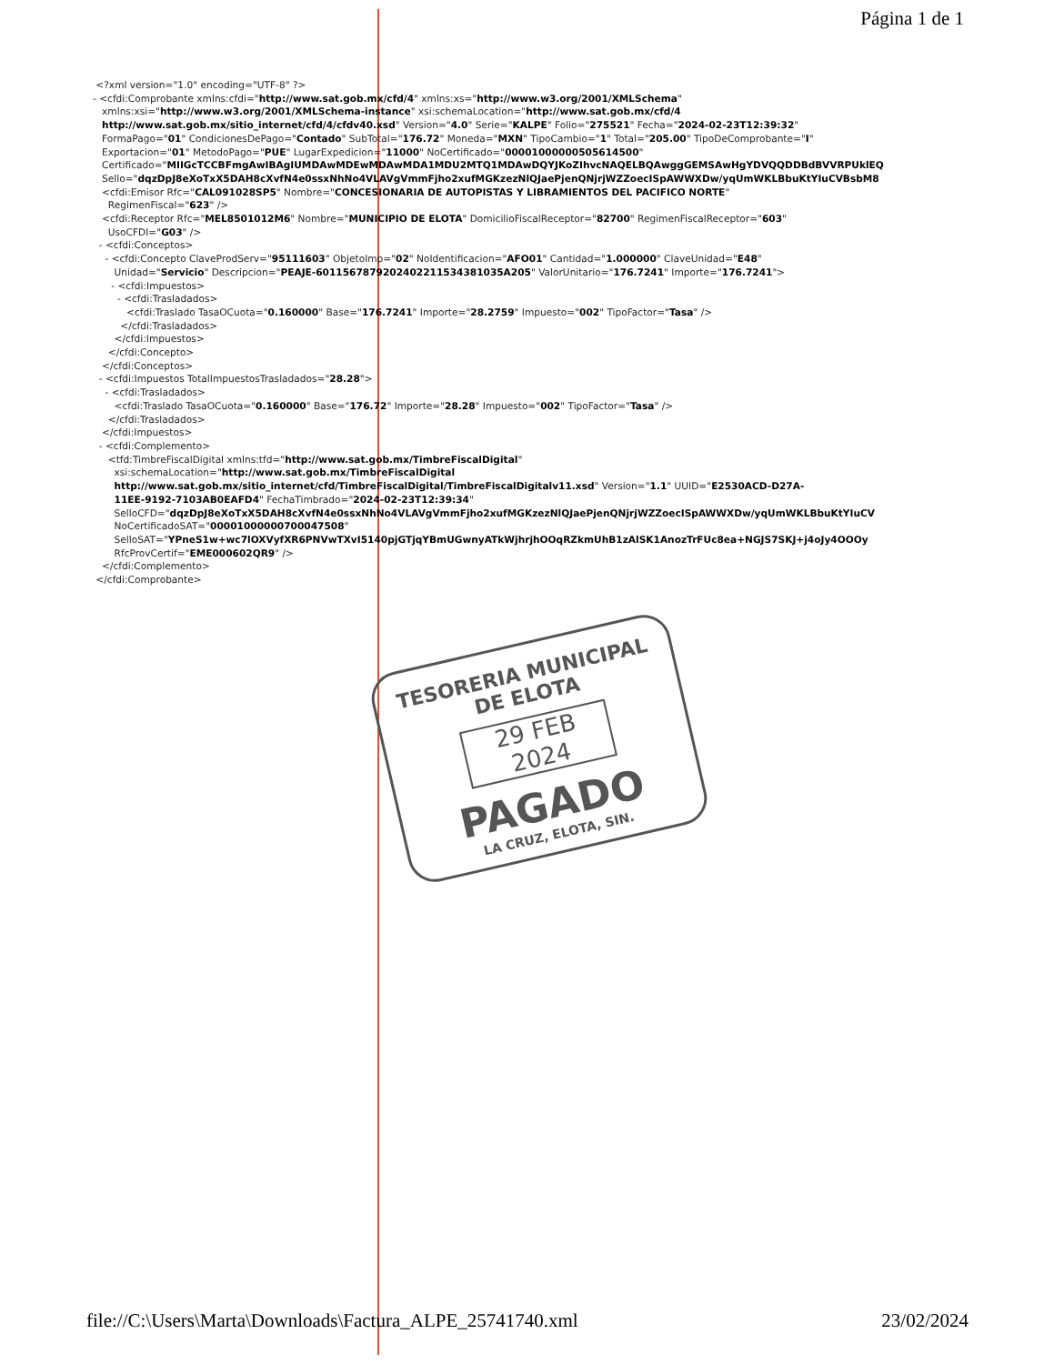Página 1 de 1
<?xml version="1.0" encoding="UTF-8" ?>
- <cfdi:Comprobante xmlns:cfdi="http://www.sat.gob.mx/cfd/4" xmlns:xs="http://www.w3.org/2001/XMLSchema"
xmlns:xsi="http://www.w3.org/2001/XMLSchema-instance" xsi:schemaLocation="http://www.sat.gob.mx/cfd/4
http://www.sat.gob.mx/sitio_internet/cfd/4/cfdv40.xsd" Version="4.0" Serie="KALPE" Folio="275521" Fecha="2024-02-23T12:39:32"
FormaPago="01" CondicionesDePago="Contado" SubTotal="176.72" Moneda="MXN" TipoCambio="1" Total="205.00" TipoDeComprobante="I"
Exportacion="01" MetodoPago="PUE" LugarExpedicion="11000" NoCertificado="00001000000505614500"
Certificado="MIIGcTCCBFmgAwIBAgIUMDAwMDEwMDAwMDA1MDU2MTQ1MDAwDQYJKoZIhvcNAQELBQAwggGEMSAwHgYDVQQDDBdBVVRPUklEQ
Sello="dqzDpJ8eXoTxX5DAH8cXvfN4e0ssxNhNo4VLAVgVmmFjho2xufMGKzezNlQJaePjenQNjrjWZZoecISpAWWXDw/yqUmWKLBbuKtYIuCVBsbM8
<cfdi:Emisor Rfc="CAL091028SP5" Nombre="CONCESIONARIA DE AUTOPISTAS Y LIBRAMIENTOS DEL PACIFICO NORTE"
RegimenFiscal="623" />
<cfdi:Receptor Rfc="MEL8501012M6" Nombre="MUNICIPIO DE ELOTA" DomicilioFiscalReceptor="82700" RegimenFiscalReceptor="603"
UsoCFDI="G03" />
- <cfdi:Conceptos>
- <cfdi:Concepto ClaveProdServ="95111603" ObjetoImp="02" NoIdentificacion="AFO01" Cantidad="1.000000" ClaveUnidad="E48"
Unidad="Servicio" Descripcion="PEAJE-6011567879202402211534381035A205" ValorUnitario="176.7241" Importe="176.7241">
- <cfdi:Impuestos>
- <cfdi:Trasladados>
<cfdi:Traslado TasaOCuota="0.160000" Base="176.7241" Importe="28.2759" Impuesto="002" TipoFactor="Tasa" />
</cfdi:Trasladados>
</cfdi:Impuestos>
</cfdi:Concepto>
</cfdi:Conceptos>
- <cfdi:Impuestos TotalImpuestosTrasladados="28.28">
- <cfdi:Trasladados>
<cfdi:Traslado TasaOCuota="0.160000" Base="176.72" Importe="28.28" Impuesto="002" TipoFactor="Tasa" />
</cfdi:Trasladados>
</cfdi:Impuestos>
- <cfdi:Complemento>
<tfd:TimbreFiscalDigital xmlns:tfd="http://www.sat.gob.mx/TimbreFiscalDigital"
xsi:schemaLocation="http://www.sat.gob.mx/TimbreFiscalDigital
http://www.sat.gob.mx/sitio_internet/cfd/TimbreFiscalDigital/TimbreFiscalDigitalv11.xsd" Version="1.1" UUID="E2530ACD-D27A-
11EE-9192-7103AB0EAFD4" FechaTimbrado="2024-02-23T12:39:34"
SelloCFD="dqzDpJ8eXoTxX5DAH8cXvfN4e0ssxNhNo4VLAVgVmmFjho2xufMGKzezNlQJaePjenQNjrjWZZoecISpAWWXDw/yqUmWKLBbuKtYIuCV
NoCertificadoSAT="00001000000700047508"
SelloSAT="YPneS1w+wc7lOXVyfXR6PNVwTXvI5140pjGTjqYBmUGwnyATkWjhrjhOOqRZkmUhB1zAlSK1AnozTrFUc8ea+NGJS7SKJ+j4oJy4OOOy
RfcProvCertif="EME000602QR9" />
</cfdi:Complemento>
</cfdi:Comprobante>
TESORERIA MUNICIPAL
DE ELOTA
29 FEB 2024
PAGADO
LA CRUZ, ELOTA, SIN.
file://C:\Users\Marta\Downloads\Factura_ALPE_25741740.xml 23/02/2024